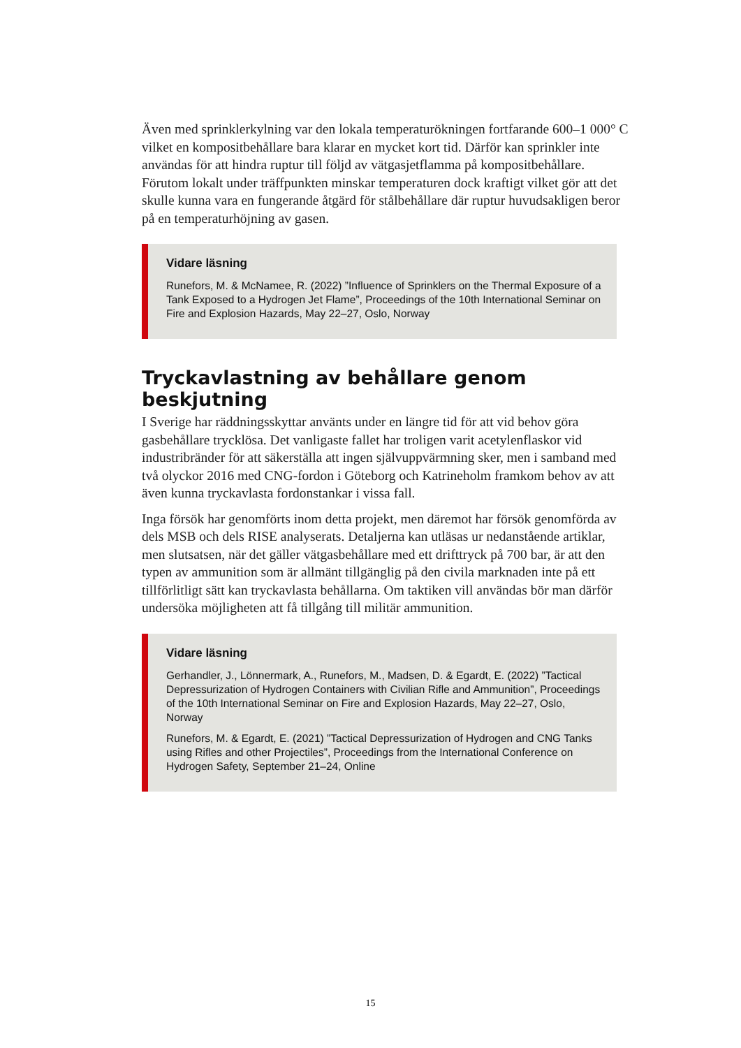Även med sprinklerkylning var den lokala temperaturökningen fortfarande 600–1 000° C vilket en kompositbehållare bara klarar en mycket kort tid. Därför kan sprinkler inte användas för att hindra ruptur till följd av vätgasjetflamma på kompositbehållare. Förutom lokalt under träffpunkten minskar temperaturen dock kraftigt vilket gör att det skulle kunna vara en fungerande åtgärd för stålbehållare där ruptur huvudsakligen beror på en temperaturhöjning av gasen.
Vidare läsning
Runefors, M. & McNamee, R. (2022) ”Influence of Sprinklers on the Thermal Exposure of a Tank Exposed to a Hydrogen Jet Flame”, Proceedings of the 10th International Seminar on Fire and Explosion Hazards, May 22–27, Oslo, Norway
Tryckavlastning av behållare genom beskjutning
I Sverige har räddningsskyttar använts under en längre tid för att vid behov göra gasbehållare trycklösa. Det vanligaste fallet har troligen varit acetylenflaskor vid industribränder för att säkerställa att ingen självuppvärmning sker, men i samband med två olyckor 2016 med CNG-fordon i Göteborg och Katrineholm framkom behov av att även kunna tryckavlasta fordonstankar i vissa fall.
Inga försök har genomförts inom detta projekt, men däremot har försök genomförda av dels MSB och dels RISE analyserats. Detaljerna kan utläsas ur nedanstående artiklar, men slutsatsen, när det gäller vätgasbehållare med ett drifttryck på 700 bar, är att den typen av ammunition som är allmänt tillgänglig på den civila marknaden inte på ett tillförlitligt sätt kan tryckavlasta behållarna. Om taktiken vill användas bör man därför undersöka möjligheten att få tillgång till militär ammunition.
Vidare läsning
Gerhandler, J., Lönnermark, A., Runefors, M., Madsen, D. & Egardt, E. (2022) ”Tactical Depressurization of Hydrogen Containers with Civilian Rifle and Ammunition”, Proceedings of the 10th International Seminar on Fire and Explosion Hazards, May 22–27, Oslo, Norway
Runefors, M. & Egardt, E. (2021) ”Tactical Depressurization of Hydrogen and CNG Tanks using Rifles and other Projectiles”, Proceedings from the International Conference on Hydrogen Safety, September 21–24, Online
15